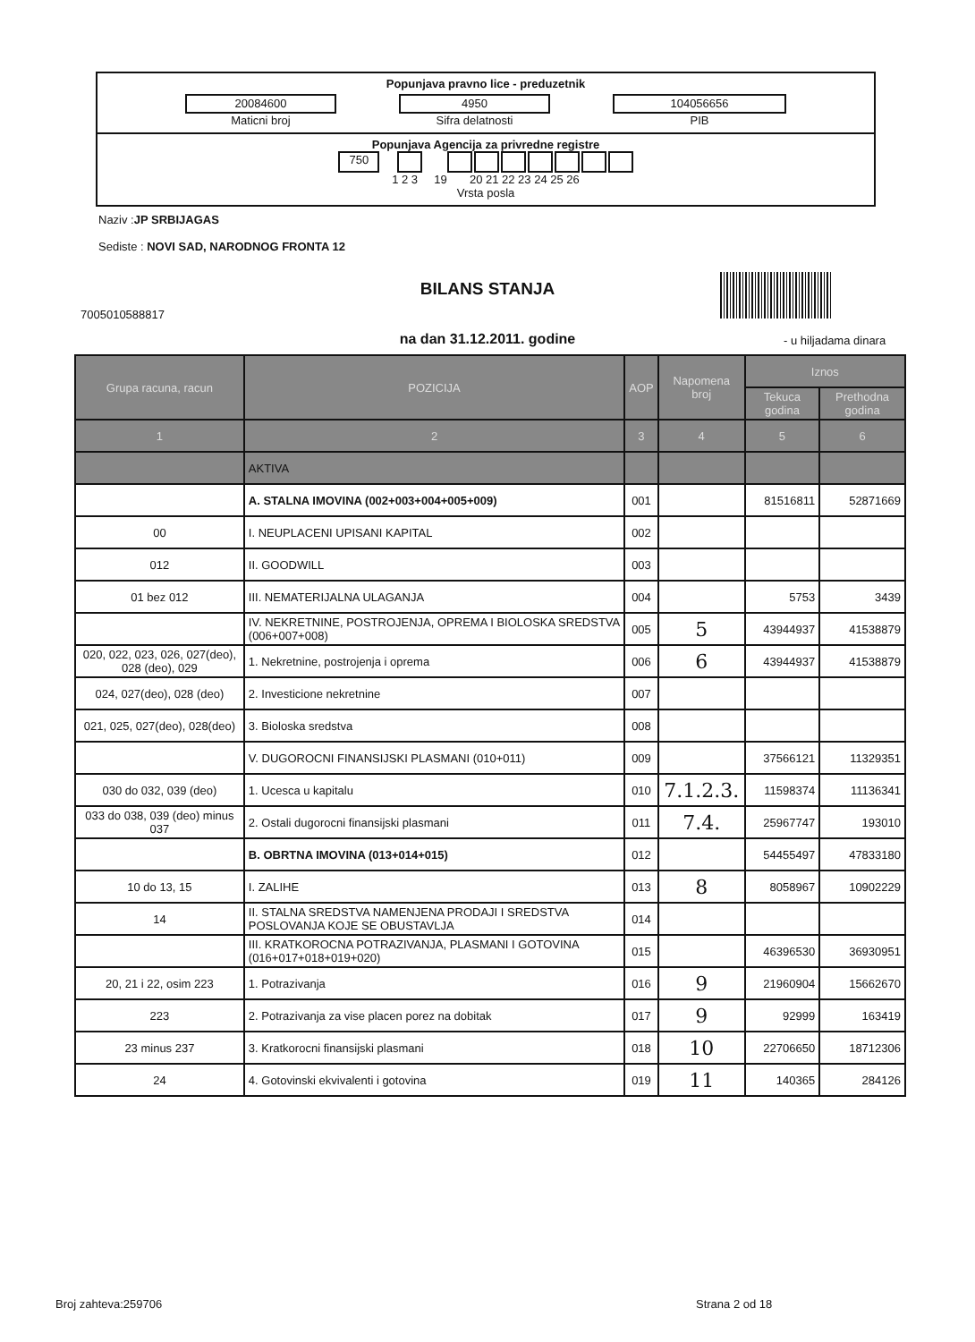Popunjava pravno lice - preduzetnik
20084600
Maticni broj
4950
Sifra delatnosti
104056656
PIB
Popunjava Agencija za privredne registre
750
1 2 3 19 20 21 22 23 24 25 26
Vrsta posla
Naziv :JP SRBIJAGAS
Sediste : NOVI SAD, NARODNOG FRONTA 12
BILANS STANJA
7005010588817
na dan 31.12.2011. godine - u hiljadama dinara
| Grupa racuna, racun | POZICIJA | AOP | Napomena broj | Iznos | |
| --- | --- | --- | --- | --- | --- |
| | | | | Tekuca godina | Prethodna godina |
| 1 | 2 | 3 | 4 | 5 | 6 |
| | AKTIVA | | | | |
| | A. STALNA IMOVINA (002+003+004+005+009) | 001 | | 81516811 | 52871669 |
| 00 | I. NEUPLACENI UPISANI KAPITAL | 002 | | | |
| 012 | II. GOODWILL | 003 | | | |
| 01 bez 012 | III. NEMATERIJALNA ULAGANJA | 004 | | 5753 | 3439 |
| | IV. NEKRETNINE, POSTROJENJA, OPREMA I BIOLOSKA SREDSTVA (006+007+008) | 005 | 5 | 43944937 | 41538879 |
| 020, 022, 023, 026, 027(deo), 028 (deo), 029 | 1. Nekretnine, postrojenja i oprema | 006 | 6 | 43944937 | 41538879 |
| 024, 027(deo), 028 (deo) | 2. Investicione nekretnine | 007 | | | |
| 021, 025, 027(deo), 028(deo) | 3. Bioloska sredstva | 008 | | | |
| | V. DUGOROCNI FINANSIJSKI PLASMANI (010+011) | 009 | | 37566121 | 11329351 |
| 030 do 032, 039 (deo) | 1. Ucesca u kapitalu | 010 | 7.1.2.3. | 11598374 | 11136341 |
| 033 do 038, 039 (deo) minus 037 | 2. Ostali dugorocni finansijski plasmani | 011 | 7.4. | 25967747 | 193010 |
| | B. OBRTNA IMOVINA (013+014+015) | 012 | | 54455497 | 47833180 |
| 10 do 13, 15 | I. ZALIHE | 013 | 8 | 8058967 | 10902229 |
| 14 | II. STALNA SREDSTVA NAMENJENA PRODAJI I SREDSTVA POSLOVANJA KOJE SE OBUSTAVLJA | 014 | | | |
| | III. KRATKOROCNA POTRAZIVANJA, PLASMANI I GOTOVINA (016+017+018+019+020) | 015 | | 46396530 | 36930951 |
| 20, 21 i 22, osim 223 | 1. Potrazivanja | 016 | 9 | 21960904 | 15662670 |
| 223 | 2. Potrazivanja za vise placen porez na dobitak | 017 | 9 | 92999 | 163419 |
| 23 minus 237 | 3. Kratkorocni finansijski plasmani | 018 | 10 | 22706650 | 18712306 |
| 24 | 4. Gotovinski ekvivalenti i gotovina | 019 | 11 | 140365 | 284126 |
Broj zahteva:259706 Strana 2 od 18